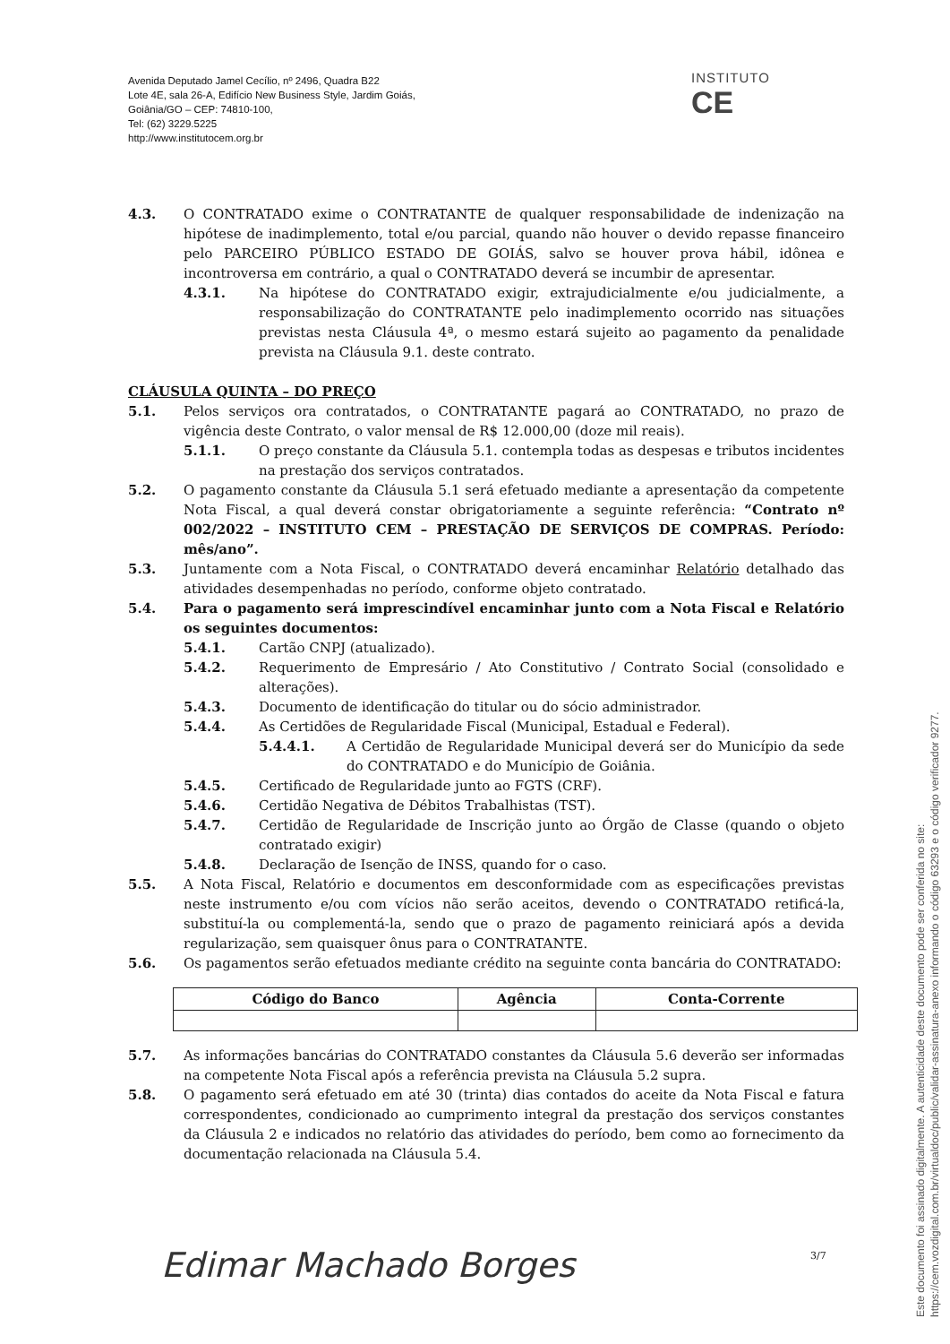Avenida Deputado Jamel Cecílio, nº 2496, Quadra B22
Lote 4E, sala 26-A, Edifício New Business Style, Jardim Goiás,
Goiânia/GO – CEP: 74810-100,
Tel: (62) 3229.5225
http://www.institutocem.org.br
INSTITUTO
CE
4.3. O CONTRATADO exime o CONTRATANTE de qualquer responsabilidade de indenização na hipótese de inadimplemento, total e/ou parcial, quando não houver o devido repasse financeiro pelo PARCEIRO PÚBLICO ESTADO DE GOIÁS, salvo se houver prova hábil, idônea e incontroversa em contrário, a qual o CONTRATADO deverá se incumbir de apresentar.
4.3.1. Na hipótese do CONTRATADO exigir, extrajudicialmente e/ou judicialmente, a responsabilização do CONTRATANTE pelo inadimplemento ocorrido nas situações previstas nesta Cláusula 4ª, o mesmo estará sujeito ao pagamento da penalidade prevista na Cláusula 9.1. deste contrato.
CLÁUSULA QUINTA – DO PREÇO
5.1. Pelos serviços ora contratados, o CONTRATANTE pagará ao CONTRATADO, no prazo de vigência deste Contrato, o valor mensal de R$ 12.000,00 (doze mil reais).
5.1.1. O preço constante da Cláusula 5.1. contempla todas as despesas e tributos incidentes na prestação dos serviços contratados.
5.2. O pagamento constante da Cláusula 5.1 será efetuado mediante a apresentação da competente Nota Fiscal, a qual deverá constar obrigatoriamente a seguinte referência: “Contrato nº 002/2022 – INSTITUTO CEM – PRESTAÇÃO DE SERVIÇOS DE COMPRAS. Período: mês/ano”.
5.3. Juntamente com a Nota Fiscal, o CONTRATADO deverá encaminhar Relatório detalhado das atividades desempenhadas no período, conforme objeto contratado.
5.4. Para o pagamento será imprescindível encaminhar junto com a Nota Fiscal e Relatório os seguintes documentos:
5.4.1. Cartão CNPJ (atualizado).
5.4.2. Requerimento de Empresário / Ato Constitutivo / Contrato Social (consolidado e alterações).
5.4.3. Documento de identificação do titular ou do sócio administrador.
5.4.4. As Certidões de Regularidade Fiscal (Municipal, Estadual e Federal).
5.4.4.1. A Certidão de Regularidade Municipal deverá ser do Município da sede do CONTRATADO e do Município de Goiânia.
5.4.5. Certificado de Regularidade junto ao FGTS (CRF).
5.4.6. Certidão Negativa de Débitos Trabalhistas (TST).
5.4.7. Certidão de Regularidade de Inscrição junto ao Órgão de Classe (quando o objeto contratado exigir)
5.4.8. Declaração de Isenção de INSS, quando for o caso.
5.5. A Nota Fiscal, Relatório e documentos em desconformidade com as especificações previstas neste instrumento e/ou com vícios não serão aceitos, devendo o CONTRATADO retificá-la, substituí-la ou complementá-la, sendo que o prazo de pagamento reiniciará após a devida regularização, sem quaisquer ônus para o CONTRATANTE.
5.6. Os pagamentos serão efetuados mediante crédito na seguinte conta bancária do CONTRATADO:
| Código do Banco | Agência | Conta-Corrente |
| --- | --- | --- |
5.7. As informações bancárias do CONTRATADO constantes da Cláusula 5.6 deverão ser informadas na competente Nota Fiscal após a referência prevista na Cláusula 5.2 supra.
5.8. O pagamento será efetuado em até 30 (trinta) dias contados do aceite da Nota Fiscal e fatura correspondentes, condicionado ao cumprimento integral da prestação dos serviços constantes da Cláusula 2 e indicados no relatório das atividades do período, bem como ao fornecimento da documentação relacionada na Cláusula 5.4.
Edimar Machado Borges 3/7
Este documento foi assinado digitalmente. A autenticidade deste documento pode ser conferida no site:
https://cem.vozdigital.com.br/virtualdoc/public/validar-assinatura-anexo informando o código 63293 e o código verificador 9277.